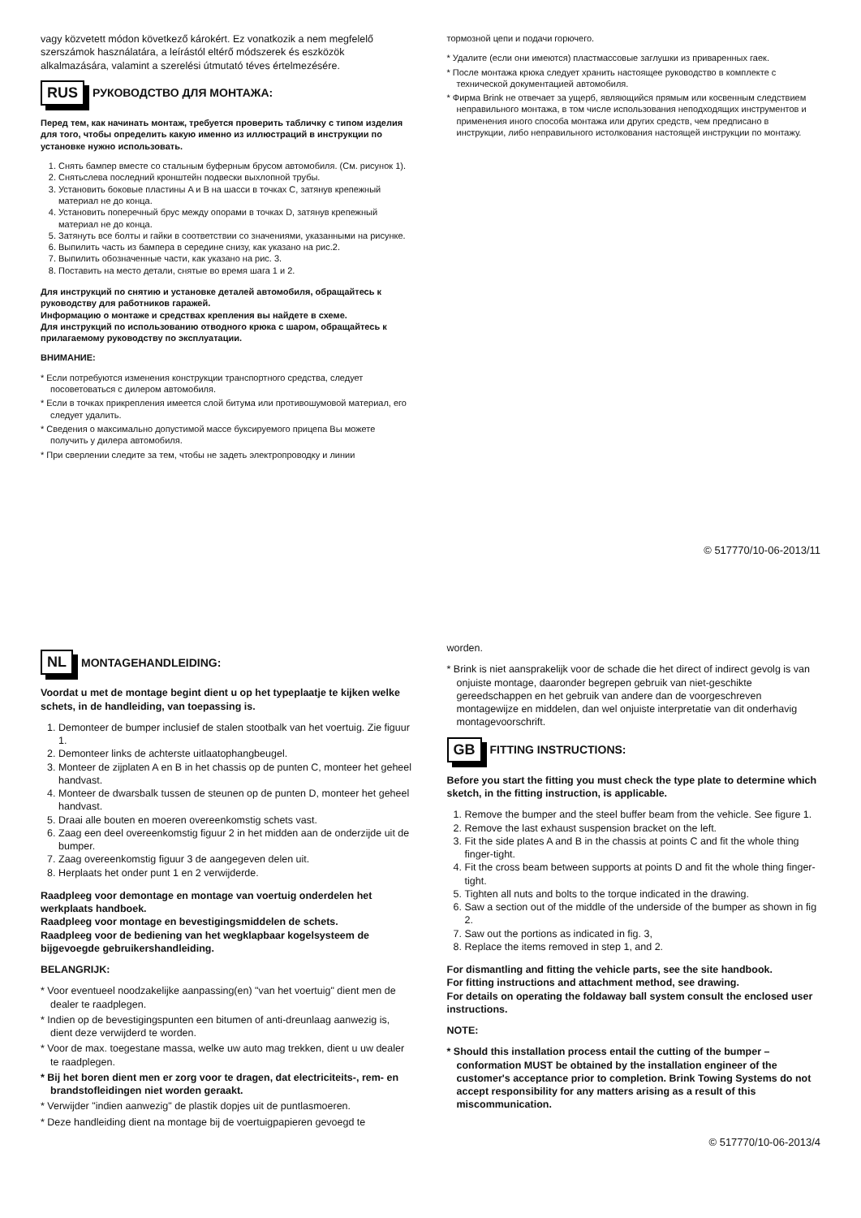vagy közvetett módon következő károkért. Ez vonatkozik a nem megfelelő szerszámok használatára, a leírástól eltérő módszerek és eszközök alkalmazására, valamint a szerelési útmutató téves értelmezésére.
RUS РУКОВОДСТВО ДЛЯ МОНТАЖА:
Перед тем, как начинать монтаж, требуется проверить табличку с типом изделия для того, чтобы определить какую именно из иллюстраций в инструкции по установке нужно использовать.
1. Снять бампер вместе со стальным буферным брусом автомобиля. (См. рисунок 1).
2. Снятьслева последний кронштейн подвески выхлопной трубы.
3. Установить боковые пластины A и B на шасси в точках C, затянув крепежный материал не до конца.
4. Установить поперечный брус между опорами в точках D, затянув крепежный материал не до конца.
5. Затянуть все болты и гайки в соответствии со значениями, указанными на рисунке.
6. Выпилить часть из бампера в середине снизу, как указано на рис.2.
7. Выпилить обозначенные части, как указано на рис. 3.
8. Поставить на место детали, снятые во время шага 1 и 2.
Для инструкций по снятию и установке деталей автомобиля, обращайтесь к руководству для работников гаражей.
Информацию о монтаже и средствах крепления вы найдете в схеме.
Для инструкций по использованию отводного крюка с шаром, обращайтесь к прилагаемому руководству по эксплуатации.
ВНИМАНИЕ:
* Если потребуются изменения конструкции транспортного средства, следует посоветоваться с дилером автомобиля.
* Если в точках прикрепления имеется слой битума или противошумовой материал, его следует удалить.
* Сведения о максимально допустимой массе буксируемого прицепа Вы можете получить у дилера автомобиля.
* При сверлении следите за тем, чтобы не задеть электропроводку и линии
тормозной цепи и подачи горючего.
* Удалите (если они имеются) пластмассовые заглушки из приваренных гаек.
* После монтажа крюка следует хранить настоящее руководство в комплекте с технической документацией автомобиля.
* Фирма Brink не отвечает за ущерб, являющийся прямым или косвенным следствием неправильного монтажа, в том числе использования неподходящих инструментов и применения иного способа монтажа или других средств, чем предписано в инструкции, либо неправильного истолкования настоящей инструкции по монтажу.
© 517770/10-06-2013/11
NL MONTAGEHANDLEIDING:
Voordat u met de montage begint dient u op het typeplaatje te kijken welke schets, in de handleiding, van toepassing is.
1. Demonteer de bumper inclusief de stalen stootbalk van het voertuig. Zie figuur 1.
2. Demonteer links de achterste uitlaatophangbeugel.
3. Monteer de zijplaten A en B in het chassis op de punten C, monteer het geheel handvast.
4. Monteer de dwarsbalk tussen de steunen op de punten D, monteer het geheel handvast.
5. Draai alle bouten en moeren overeenkomstig schets vast.
6. Zaag een deel overeenkomstig figuur 2 in het midden aan de onderzijde uit de bumper.
7. Zaag overeenkomstig figuur 3 de aangegeven delen uit.
8. Herplaats het onder punt 1 en 2 verwijderde.
Raadpleeg voor demontage en montage van voertuig onderdelen het werkplaats handboek.
Raadpleeg voor montage en bevestigingsmiddelen de schets.
Raadpleeg voor de bediening van het wegklapbaar kogelsysteem de bijgevoegde gebruikershandleiding.
BELANGRIJK:
* Voor eventueel noodzakelijke aanpassing(en) "van het voertuig" dient men de dealer te raadplegen.
* Indien op de bevestigingspunten een bitumen of anti-dreunlaag aanwezig is, dient deze verwijderd te worden.
* Voor de max. toegestane massa, welke uw auto mag trekken, dient u uw dealer te raadplegen.
* Bij het boren dient men er zorg voor te dragen, dat electriciteits-, rem- en brandstofleidingen niet worden geraakt.
* Verwijder "indien aanwezig" de plastik dopjes uit de puntlasmoeren.
* Deze handleiding dient na montage bij de voertuigpapieren gevoegd te
worden.
* Brink is niet aansprakelijk voor de schade die het direct of indirect gevolg is van onjuiste montage, daaronder begrepen gebruik van niet-geschikte gereedschappen en het gebruik van andere dan de voorgeschreven montagewijze en middelen, dan wel onjuiste interpretatie van dit onderhavig montagevoorschrift.
GB FITTING INSTRUCTIONS:
Before you start the fitting you must check the type plate to determine which sketch, in the fitting instruction, is applicable.
1. Remove the bumper and the steel buffer beam from the vehicle. See figure 1.
2. Remove the last exhaust suspension bracket on the left.
3. Fit the side plates A and B in the chassis at points C and fit the whole thing finger-tight.
4. Fit the cross beam between supports at points D and fit the whole thing finger-tight.
5. Tighten all nuts and bolts to the torque indicated in the drawing.
6. Saw a section out of the middle of the underside of the bumper as shown in fig 2.
7. Saw out the portions as indicated in fig. 3,
8. Replace the items removed in step 1, and 2.
For dismantling and fitting the vehicle parts, see the site handbook.
For fitting instructions and attachment method, see drawing.
For details on operating the foldaway ball system consult the enclosed user instructions.
NOTE:
* Should this installation process entail the cutting of the bumper – conformation MUST be obtained by the installation engineer of the customer's acceptance prior to completion. Brink Towing Systems do not accept responsibility for any matters arising as a result of this miscommunication.
© 517770/10-06-2013/4